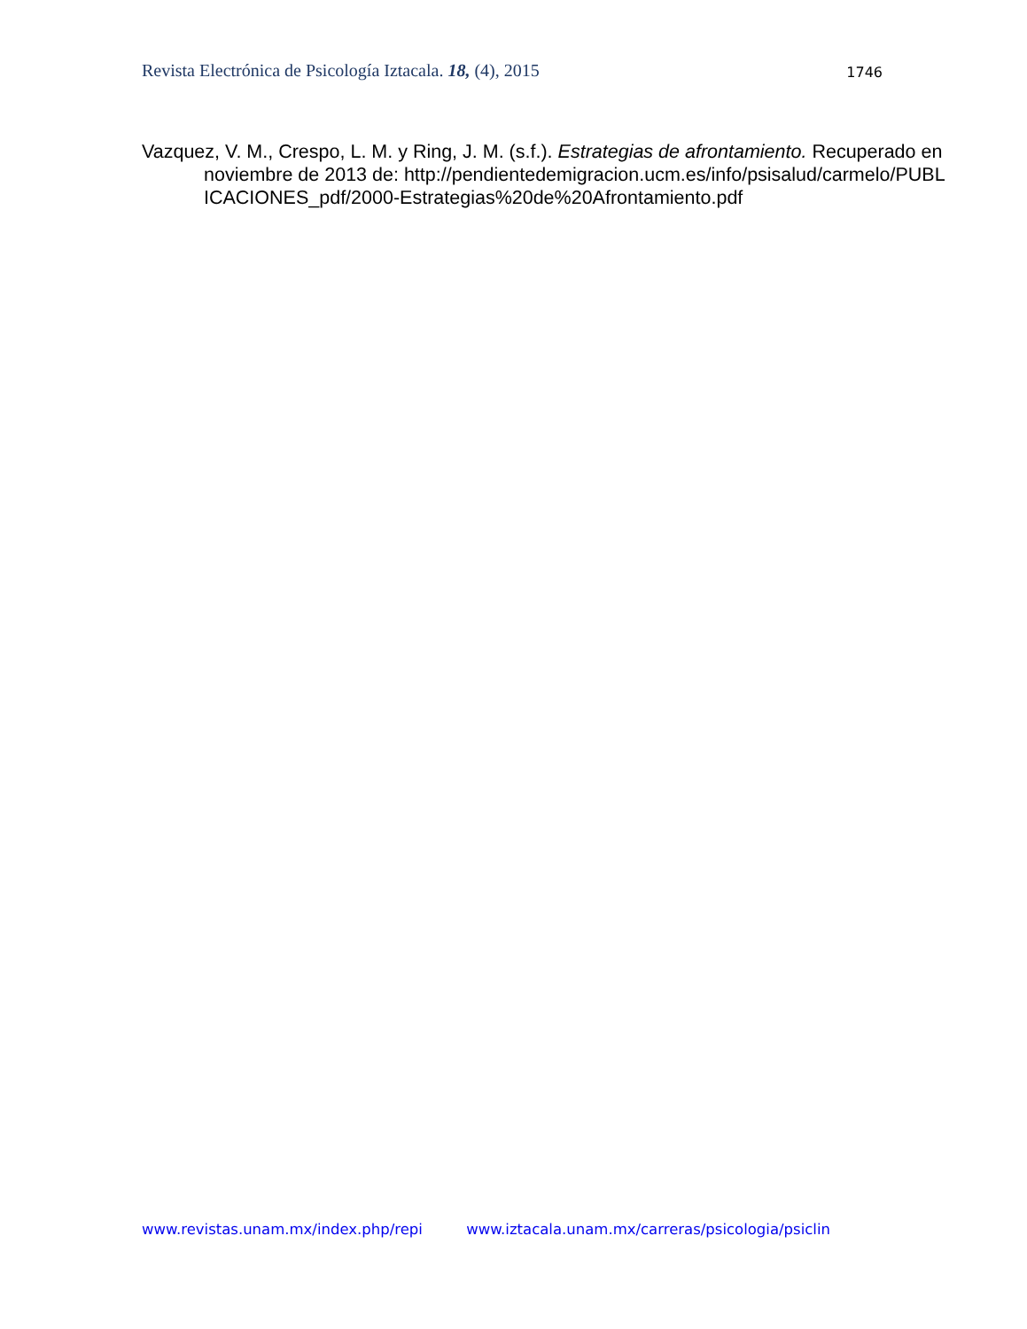Revista Electrónica de Psicología Iztacala. 18, (4), 2015 1746
Vazquez, V. M., Crespo, L. M. y Ring, J. M. (s.f.). Estrategias de afrontamiento. Recuperado en noviembre de 2013 de: http://pendientedemigracion.ucm.es/info/psisalud/carmelo/PUBLICACIONES_pdf/2000-Estrategias%20de%20Afrontamiento.pdf
www.revistas.unam.mx/index.php/repi www.iztacala.unam.mx/carreras/psicologia/psiclin